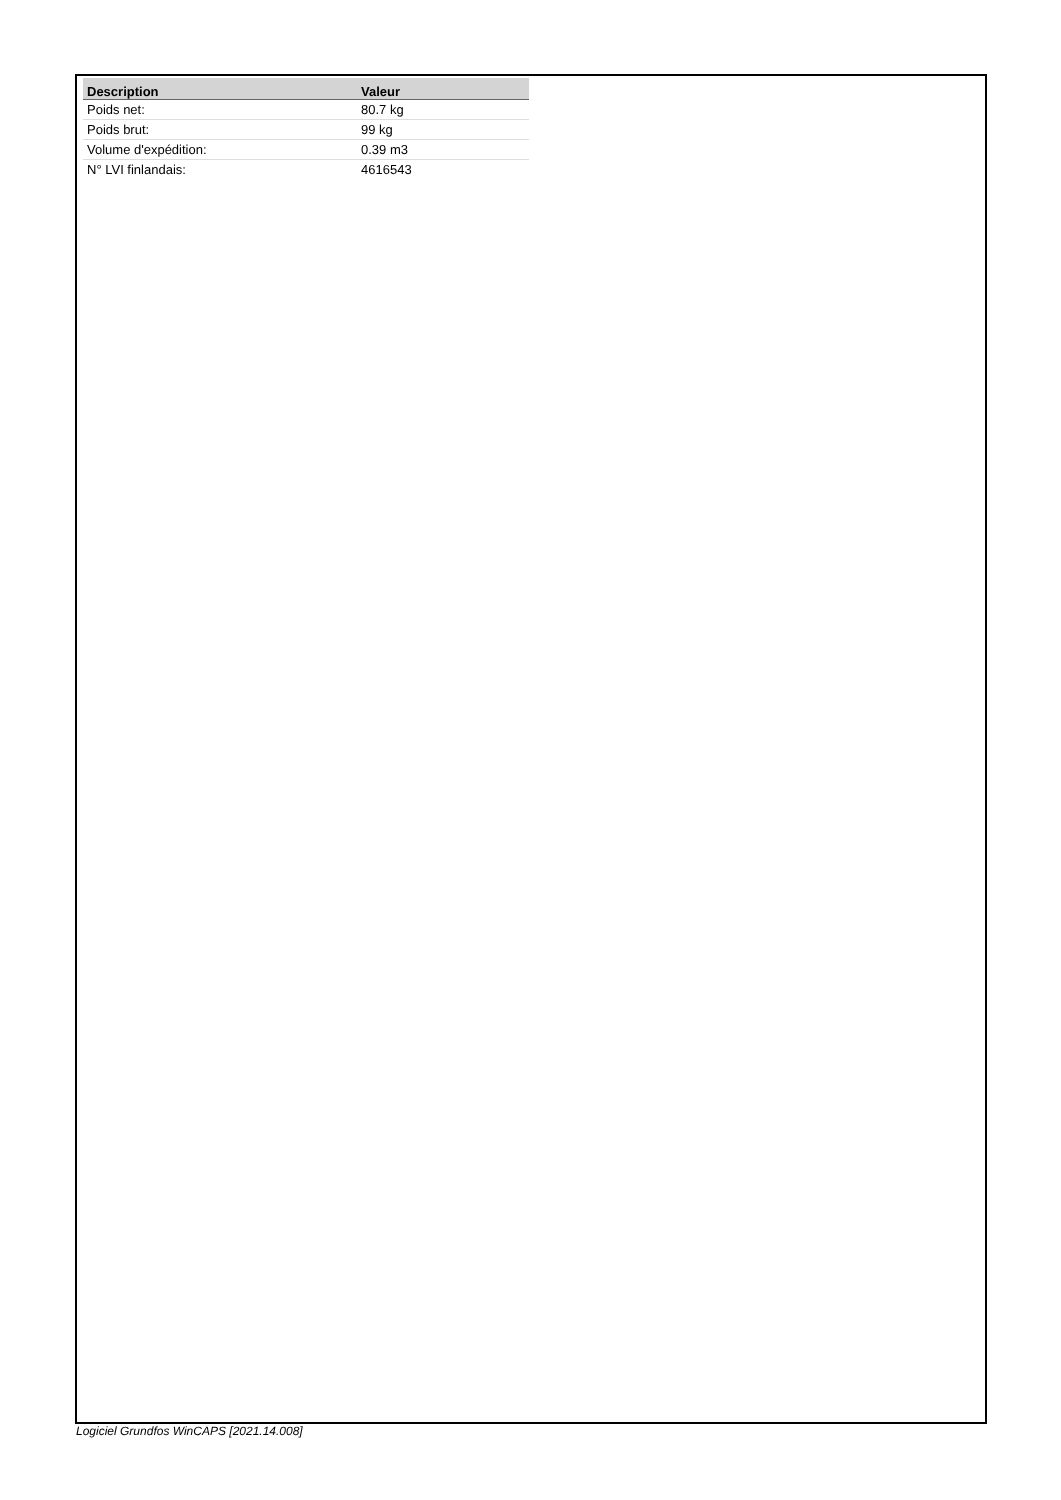| Description | Valeur |
| --- | --- |
| Poids net: | 80.7 kg |
| Poids brut: | 99 kg |
| Volume d'expédition: | 0.39 m3 |
| N° LVI finlandais: | 4616543 |
Logiciel Grundfos WinCAPS [2021.14.008]